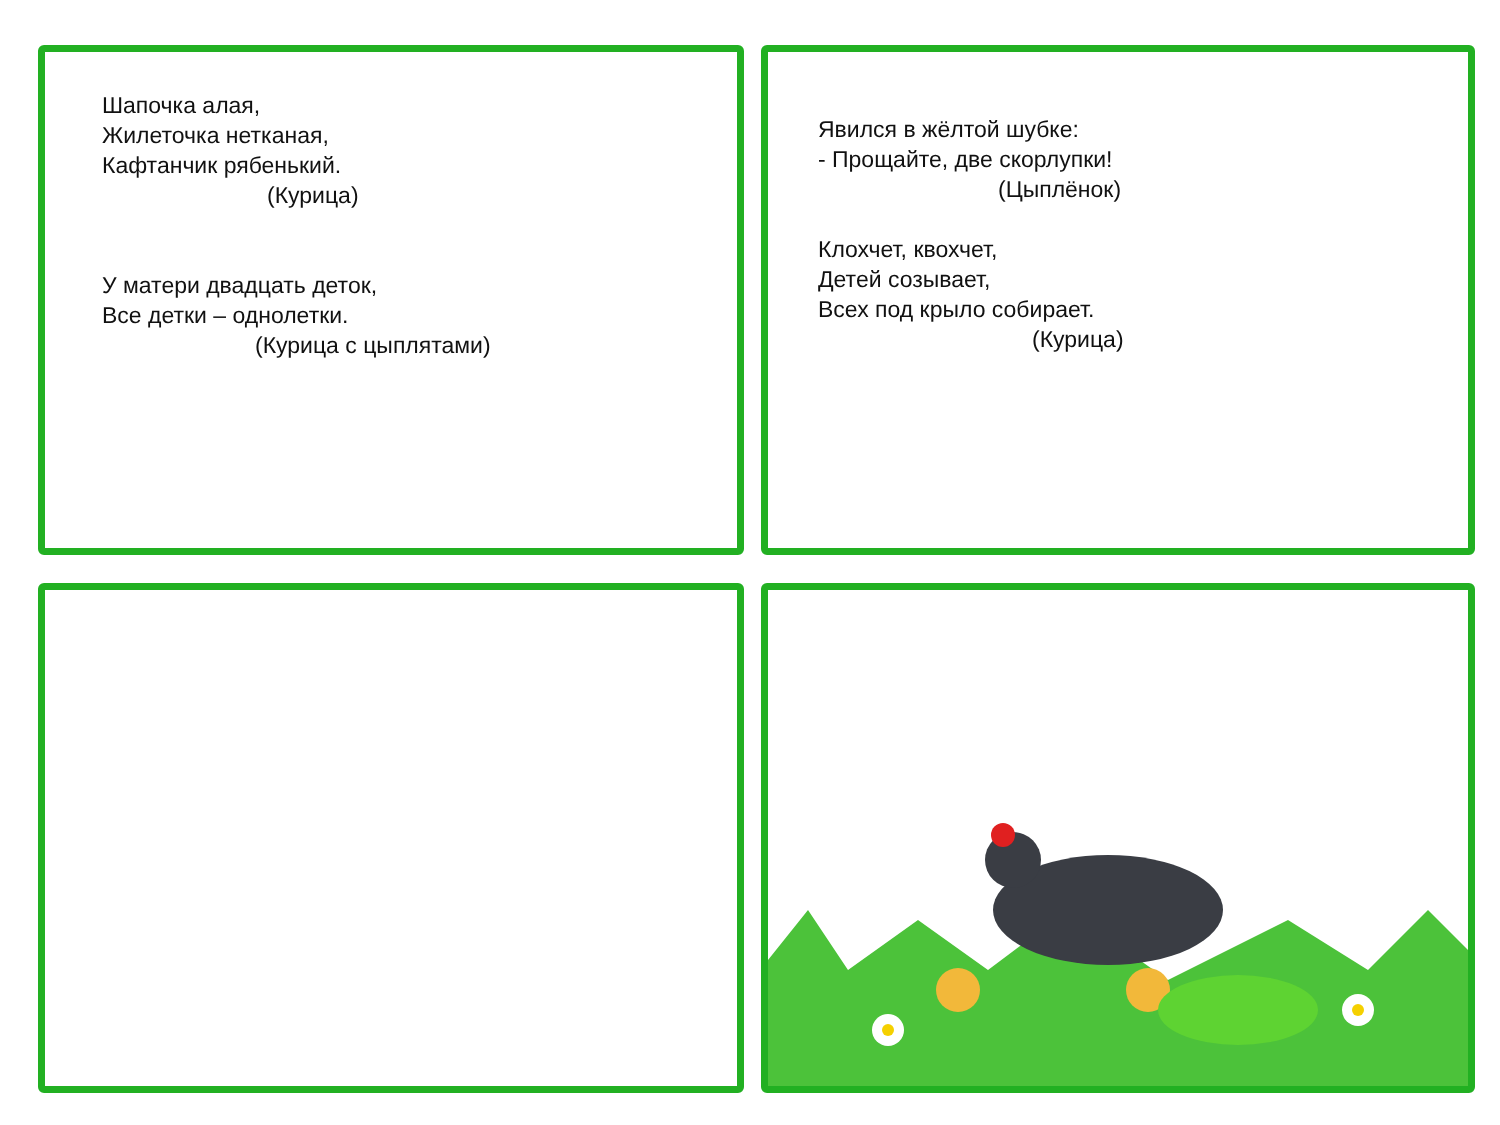Шапочка алая,
Жилеточка нетканая,
Кафтанчик рябенький.
(Курица)
У матери двадцать деток,
Все детки – однолетки.
(Курица с цыплятами)
Явился в жёлтой шубке:
- Прощайте, две скорлупки!
(Цыплёнок)
Клохчет, квохчет,
Детей созывает,
Всех под крыло собирает.
(Курица)